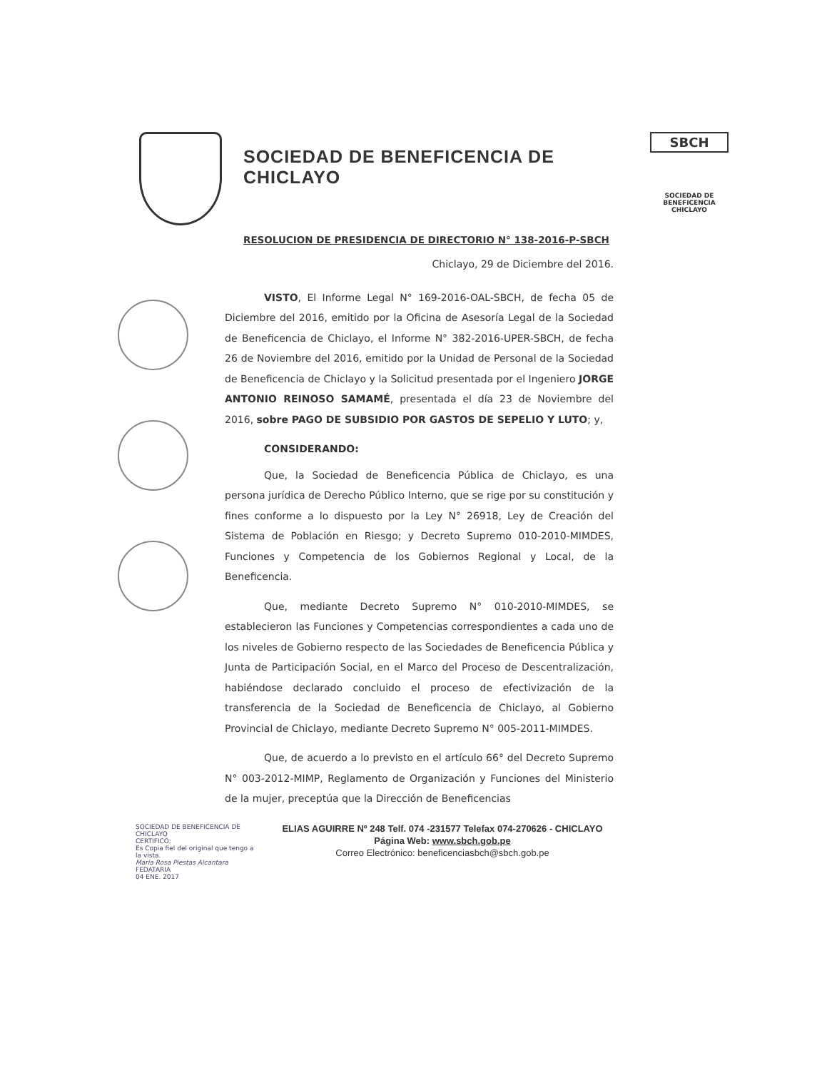SOCIEDAD DE BENEFICENCIA DE CHICLAYO
RESOLUCION DE PRESIDENCIA DE DIRECTORIO N° 138-2016-P-SBCH
SBCH
SOCIEDAD DE BENEFICENCIA CHICLAYO
Chiclayo, 29 de Diciembre del 2016.
VISTO, El Informe Legal N° 169-2016-OAL-SBCH, de fecha 05 de Diciembre del 2016, emitido por la Oficina de Asesoría Legal de la Sociedad de Beneficencia de Chiclayo, el Informe N° 382-2016-UPER-SBCH, de fecha 26 de Noviembre del 2016, emitido por la Unidad de Personal de la Sociedad de Beneficencia de Chiclayo y la Solicitud presentada por el Ingeniero JORGE ANTONIO REINOSO SAMAMÉ, presentada el día 23 de Noviembre del 2016, sobre PAGO DE SUBSIDIO POR GASTOS DE SEPELIO Y LUTO; y,
CONSIDERANDO:
Que, la Sociedad de Beneficencia Pública de Chiclayo, es una persona jurídica de Derecho Público Interno, que se rige por su constitución y fines conforme a lo dispuesto por la Ley N° 26918, Ley de Creación del Sistema de Población en Riesgo; y Decreto Supremo 010-2010-MIMDES, Funciones y Competencia de los Gobiernos Regional y Local, de la Beneficencia.
Que, mediante Decreto Supremo N° 010-2010-MIMDES, se establecieron las Funciones y Competencias correspondientes a cada uno de los niveles de Gobierno respecto de las Sociedades de Beneficencia Pública y Junta de Participación Social, en el Marco del Proceso de Descentralización, habiéndose declarado concluido el proceso de efectivización de la transferencia de la Sociedad de Beneficencia de Chiclayo, al Gobierno Provincial de Chiclayo, mediante Decreto Supremo N° 005-2011-MIMDES.
Que, de acuerdo a lo previsto en el artículo 66° del Decreto Supremo N° 003-2012-MIMP, Reglamento de Organización y Funciones del Ministerio de la mujer, preceptúa que la Dirección de Beneficencias
SOCIEDAD DE BENEFICENCIA DE CHICLAYO
CERTIFICO:
Es Copia fiel del original que tengo a la vista.
Maria Rosa Piestas Alcantara
FEDATARIA
04 ENE. 2017
ELIAS AGUIRRE Nº 248 Telf. 074 -231577 Telefax 074-270626 - CHICLAYO
Página Web: www.sbch.gob.pe
Correo Electrónico: beneficenciasbch@sbch.gob.pe